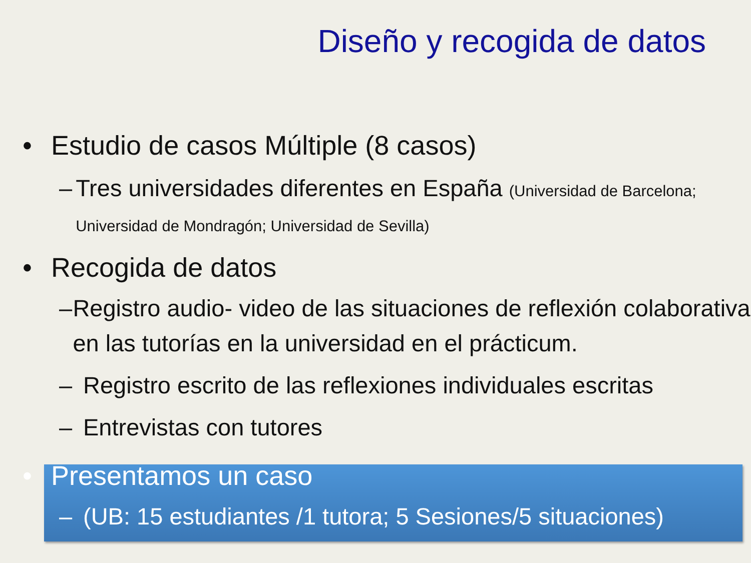Diseño y recogida de datos
• Estudio de casos Múltiple (8 casos)
– Tres universidades diferentes en España (Universidad de Barcelona; Universidad de Mondragón; Universidad de Sevilla)
• Recogida de datos
– Registro audio- video de las situaciones de reflexión colaborativa en las tutorías en la universidad en el prácticum.
– Registro escrito de las reflexiones individuales escritas
– Entrevistas con tutores
• Presentamos un caso
– (UB: 15 estudiantes /1 tutora; 5 Sesiones/5 situaciones)